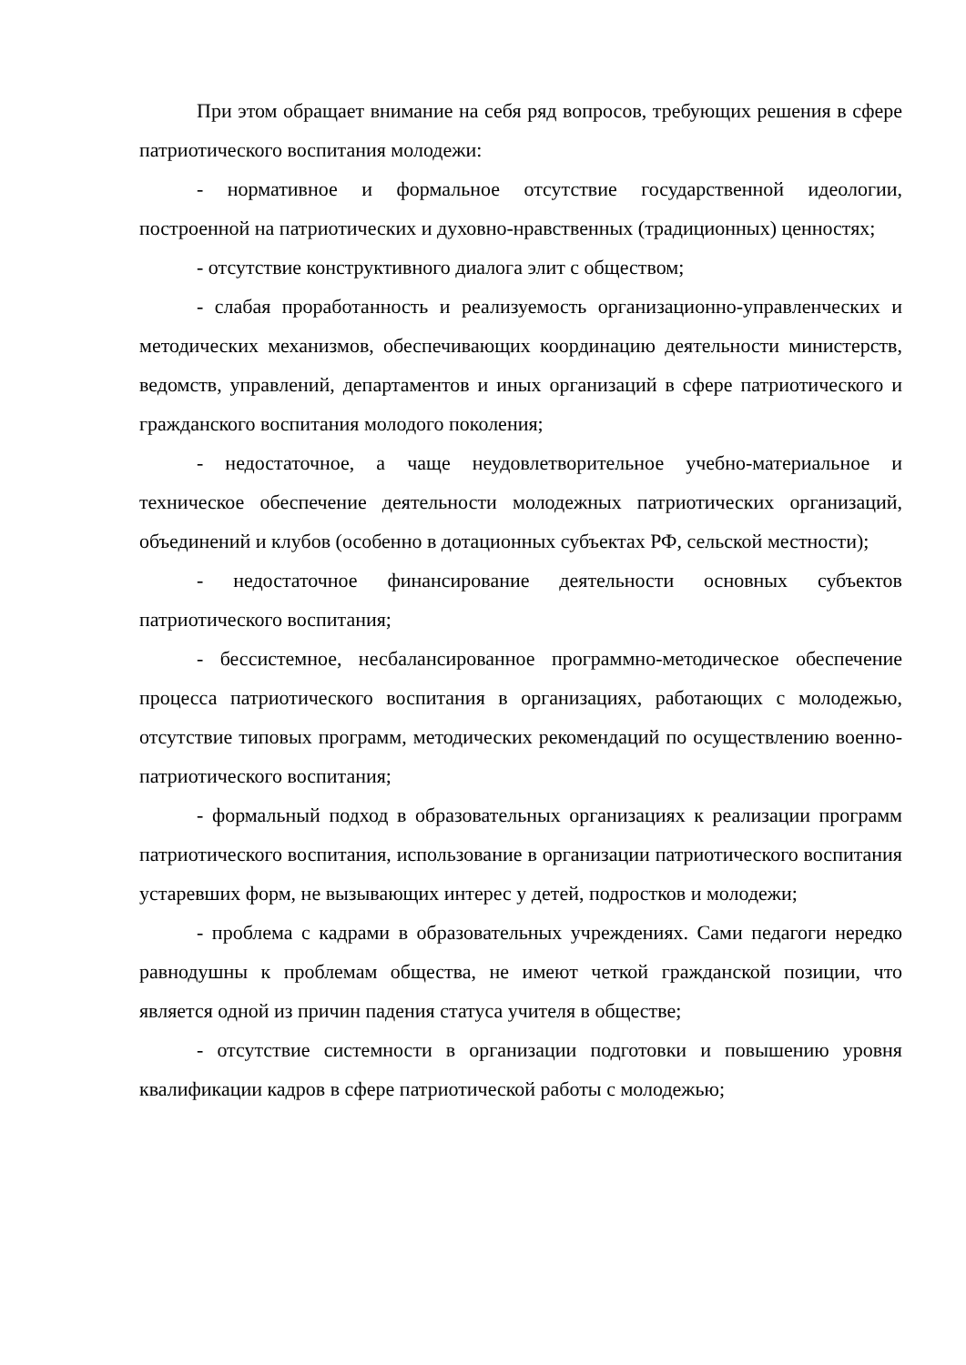При этом обращает внимание на себя ряд вопросов, требующих решения в сфере патриотического воспитания молодежи:
- нормативное и формальное отсутствие государственной идеологии, построенной на патриотических и духовно-нравственных (традиционных) ценностях;
- отсутствие конструктивного диалога элит с обществом;
- слабая проработанность и реализуемость организационно-управленческих и методических механизмов, обеспечивающих координацию деятельности министерств, ведомств, управлений, департаментов и иных организаций в сфере патриотического и гражданского воспитания молодого поколения;
- недостаточное, а чаще неудовлетворительное учебно-материальное и техническое обеспечение деятельности молодежных патриотических организаций, объединений и клубов (особенно в дотационных субъектах РФ, сельской местности);
- недостаточное финансирование деятельности основных субъектов патриотического воспитания;
- бессистемное, несбалансированное программно-методическое обеспечение процесса патриотического воспитания в организациях, работающих с молодежью, отсутствие типовых программ, методических рекомендаций по осуществлению военно-патриотического воспитания;
- формальный подход в образовательных организациях к реализации программ патриотического воспитания, использование в организации патриотического воспитания устаревших форм, не вызывающих интерес у детей, подростков и молодежи;
- проблема с кадрами в образовательных учреждениях. Сами педагоги нередко равнодушны к проблемам общества, не имеют четкой гражданской позиции, что является одной из причин падения статуса учителя в обществе;
- отсутствие системности в организации подготовки и повышению уровня квалификации кадров в сфере патриотической работы с молодежью;